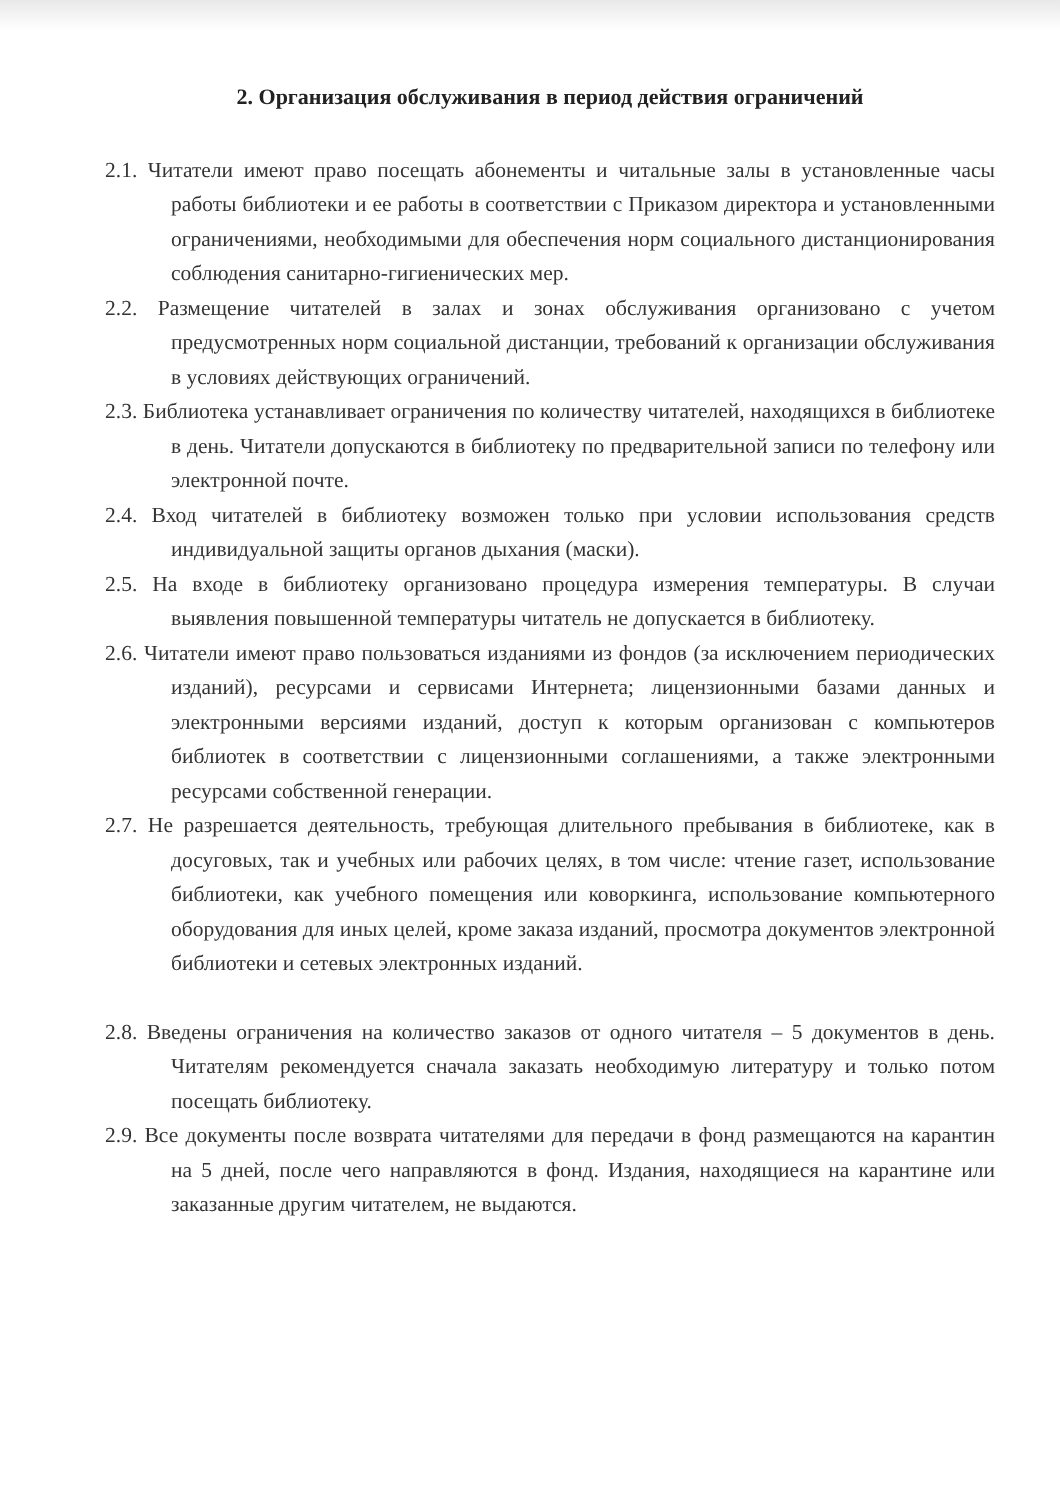2. Организация обслуживания в период действия ограничений
2.1. Читатели имеют право посещать абонементы и читальные залы в установленные часы работы библиотеки и ее работы в соответствии с Приказом директора и установленными ограничениями, необходимыми для обеспечения норм социального дистанционирования соблюдения санитарно-гигиенических мер.
2.2. Размещение читателей в залах и зонах обслуживания организовано с учетом предусмотренных норм социальной дистанции, требований к организации обслуживания в условиях действующих ограничений.
2.3. Библиотека устанавливает ограничения по количеству читателей, находящихся в библиотеке в день. Читатели допускаются в библиотеку по предварительной записи по телефону или электронной почте.
2.4. Вход читателей в библиотеку возможен только при условии использования средств индивидуальной защиты органов дыхания (маски).
2.5. На входе в библиотеку организовано процедура измерения температуры. В случаи выявления повышенной температуры читатель не допускается в библиотеку.
2.6. Читатели имеют право пользоваться изданиями из фондов (за исключением периодических изданий), ресурсами и сервисами Интернета; лицензионными базами данных и электронными версиями изданий, доступ к которым организован с компьютеров библиотек в соответствии с лицензионными соглашениями, а также электронными ресурсами собственной генерации.
2.7. Не разрешается деятельность, требующая длительного пребывания в библиотеке, как в досуговых, так и учебных или рабочих целях, в том числе: чтение газет, использование библиотеки, как учебного помещения или коворкинга, использование компьютерного оборудования для иных целей, кроме заказа изданий, просмотра документов электронной библиотеки и сетевых электронных изданий.
2.8. Введены ограничения на количество заказов от одного читателя – 5 документов в день. Читателям рекомендуется сначала заказать необходимую литературу и только потом посещать библиотеку.
2.9. Все документы после возврата читателями для передачи в фонд размещаются на карантин на 5 дней, после чего направляются в фонд. Издания, находящиеся на карантине или заказанные другим читателем, не выдаются.